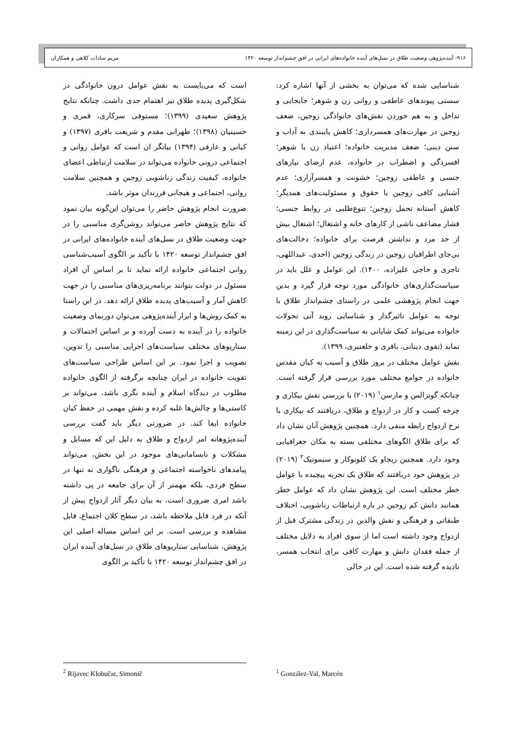۹۱۶- آینده‌پژوهی وضعیت طلاق در نسل‌های آینده خانواده‌های ایرانی در افق چشم‌انداز توسعه ۱۴۲۰ مریم سادات کلاهی و همکاران
شناسایی شده که می‌توان به بخشی از آنها اشاره کرد: سستی پیوندهای عاطفی و روانی زن و شوهر؛ جابجایی و تداخل و به هم خوردن نقش‌های خانوادگی زوجین، ضعف زوجین در مهارت‌های همسرداری؛ کاهش پایبندی به آداب و سنن دینی؛ ضعف مدیریت خانواده؛ اعتیاد زن یا شوهر؛ افسردگی و اضطراب در خانواده، عدم ارضای نیازهای جنسی و عاطفی زوجین؛ خشونت و همسرآزاری؛ عدم آشنایی کافی زوجین با حقوق و مسئولیت‌های همدیگر؛ کاهش آستانه تحمل زوجین؛ تنوع‌طلبی در روابط جنسی؛ فشار مضاعف ناشی از کارهای خانه و اشتغال؛ اشتغال بیش از حد مرد و نداشتن فرصت برای خانواده؛ دخالت‌های بی‌جای اطرافیان زوجین در زندگی زوجین (احدی، عبداللهی، تاجری و حاجی علیزاده، ۱۴۰۰). این عوامل و علل باید در سیاست‌گذاری‌های خانوادگی مورد توجه قرار گیرد و بدین جهت انجام پژوهشی علمی در راستای چشم‌انداز طلاق با توجه به عوامل تاثیرگذار و شناسایی روند آتی تحولات خانواده می‌تواند کمک شایانی به سیاست‌گذاری در این زمینه نماید (تقوی دینانی، باقری و خلعتبری، ۱۳۹۹).
نقش عوامل مختلف در بروز طلاق و آسیب به کیان مقدس خانواده در جوامع مختلف مورد بررسی قرار گرفته است. چنانکه گونزالس و مارسن<sup>۱</sup> (۲۰۱۹) با بررسی نقش بیکاری و چرخه کسب و کار در ازدواج و طلاق، دریافتند که بیکاری با نرخ ازدواج رابطه منفی دارد. همچنین پژوهش آنان نشان داد که برای طلاق الگوهای مختلفی بسته به مکان جغرافیایی وجود دارد. همچنین ریجاو یک کلوبوکار و سیمونیک<sup>۲</sup> (۲۰۱۹) در پژوهش خود دریافتند که طلاق یک تجربه پیچیده با عوامل خطر مختلف است. این پژوهش نشان داد که عوامل خطر همانند دانش کم زوجین در باره ارتباطات زناشویی، اختلاف طبقاتی و فرهنگی و نقش والدین در زندگی مشترک قبل از ازدواج وجود داشته است اما از سوی افراد به دلایل مختلف از جمله فقدان دانش و مهارت کافی برای انتخاب همسر، نادیده گرفته شده است. این در حالی
است که می‌بایست به نقش عوامل درون خانوادگی در شکل‌گیری پدیده طلاق نیز اهتمام جدی داشت. چنانکه نتایج پژوهش سعیدی (۱۳۹۹)؛ مستوفی سرکاری، قمری و حسینیان (۱۳۹۸)؛ طهرانی مقدم و شریعت باقری (۱۳۹۷) و کیانی و عارفی (۱۳۹۴) بیانگر ان است که عوامل روانی و اجتماعی درونی خانواده می‌تواند در سلامت ارتباطی اعضای خانواده، کیفیت زندگی زناشویی زوجین و همچنین سلامت روانی، اجتماعی و هیجانی فرزندان موثر باشد.
ضرورت انجام پژوهش حاضر را می‌توان این‌گونه بیان نمود که نتایج پژوهش حاضر می‌تواند روشن‌گری مناسبی را در جهت وضعیت طلاق در نسل‌های آینده خانواده‌های ایرانی در افق چشم‌انداز توسعه ۱۴۲۰ با تأکید بر الگوی آسیب‌شناسی روانی اجتماعی خانواده ارائه نماید تا بر اساس آن افراد مسئول در دولت بتوانند برنامه‌ریزی‌های مناسبی را در جهت کاهش آمار و آسیب‌های پدیده طلاق ارائه دهد. در این راستا به کمک روش‌ها و ابزار آینده‌پژوهی می‌توان دورنمای وضعیت خانواده را در آینده به دست آورده و بر اساس احتمالات و سناریوهای مختلف سیاست‌های اجرایی مناسبی را تدوین، تصویب و اجرا نمود. بر این اساس طراحی سیاست‌های تقویت خانواده در ایران چنانچه برگرفته از الگوی خانواده مطلوب در دیدگاه اسلام و آینده نگری باشد، می‌تواند بر کاستی‌ها و چالش‌ها غلبه کرده و نقش مهمی در حفظ کیان خانواده ایفا کند. در ضرورتی دیگر باید گفت بررسی آینده‌پژوهانه امر ازدواج و طلاق به دلیل این که مسایل و مشکلات و نابسامانی‌های موجود در این بخش، می‌تواند پیامدهای ناخواسته اجتماعی و فرهنگی ناگواری نه تنها در سطح فردی، بلکه مهمتر از آن برای جامعه در پی داشته باشد امری ضروری است، به بیان دیگر آثار ازدواج پیش از آنکه در فرد قابل ملاحظه باشد، در سطح کلان اجتماع، قابل مشاهده و بررسی است. بر این اساس مساله اصلی این پژوهش، شناسایی سناریوهای طلاق در نسل‌های آینده ایران در افق چشم‌انداز توسعه ۱۴۲۰ با تأکید بر الگوی
<sup>2</sup> Rijavec Klobučar, Simonič <sup>1</sup> González-Val, Marcén